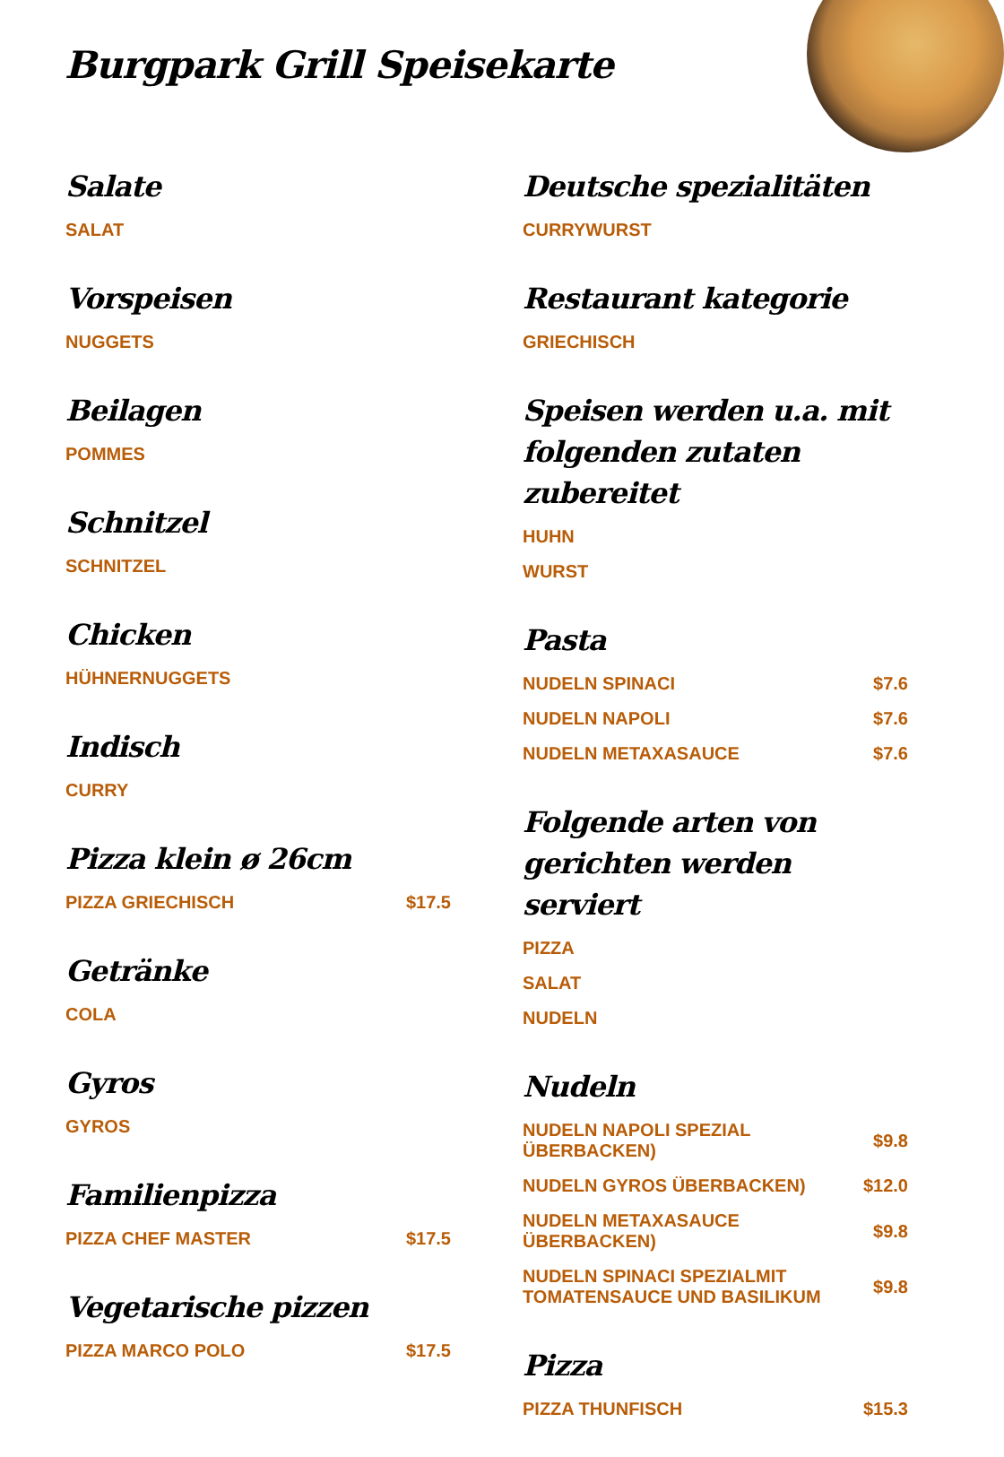Burgpark Grill Speisekarte
Salate
SALAT
Vorspeisen
NUGGETS
Beilagen
POMMES
Schnitzel
SCHNITZEL
Chicken
HÜHNERNUGGETS
Indisch
CURRY
Pizza klein ø 26cm
PIZZA GRIECHISCH $17.5
Getränke
COLA
Gyros
GYROS
Familienpizza
PIZZA CHEF MASTER $17.5
Vegetarische pizzen
PIZZA MARCO POLO $17.5
Deutsche spezialitäten
CURRYWURST
Restaurant kategorie
GRIECHISCH
Speisen werden u.a. mit folgenden zutaten zubereitet
HUHN
WURST
Pasta
NUDELN SPINACI $7.6
NUDELN NAPOLI $7.6
NUDELN METAXASAUCE $7.6
Folgende arten von gerichten werden serviert
PIZZA
SALAT
NUDELN
Nudeln
NUDELN NAPOLI SPEZIAL ÜBERBACKEN) $9.8
NUDELN GYROS ÜBERBACKEN) $12.0
NUDELN METAXASAUCE ÜBERBACKEN) $9.8
NUDELN SPINACI SPEZIALMIT TOMATENSAUCE UND BASILIKUM $9.8
Pizza
PIZZA THUNFISCH $15.3